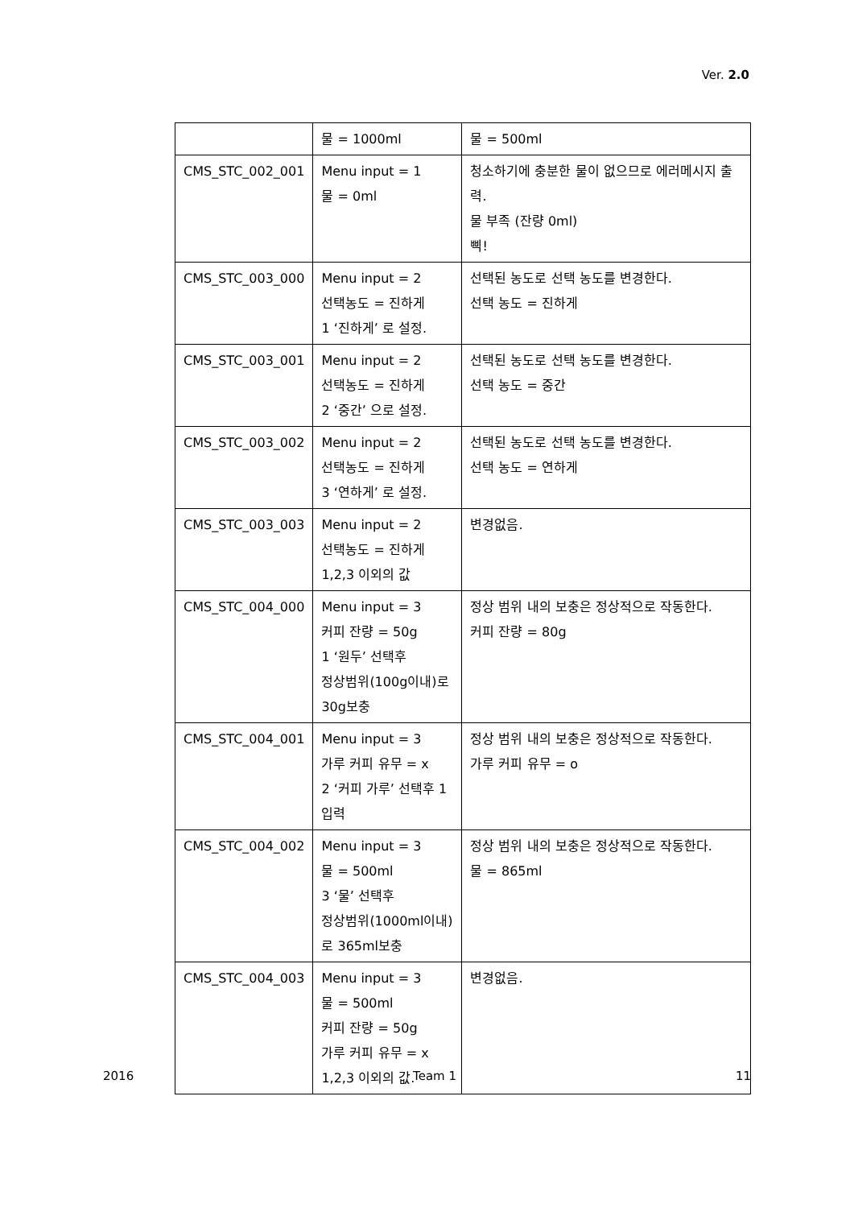Ver. 2.0
| | 물 = 1000ml | 물 = 500ml |
| CMS_STC_002_001 | Menu input = 1 물 = 0ml | 청소하기에 충분한 물이 없으므로 에러메시지 출력. 물 부족 (잔량 0ml) 삑! |
| CMS_STC_003_000 | Menu input = 2 선택농도 = 진하게 1 ‘진하게’ 로 설정. | 선택된 농도로 선택 농도를 변경한다. 선택 농도 = 진하게 |
| CMS_STC_003_001 | Menu input = 2 선택농도 = 진하게 2 ‘중간’ 으로 설정. | 선택된 농도로 선택 농도를 변경한다. 선택 농도 = 중간 |
| CMS_STC_003_002 | Menu input = 2 선택농도 = 진하게 3 ‘연하게’ 로 설정. | 선택된 농도로 선택 농도를 변경한다. 선택 농도 = 연하게 |
| CMS_STC_003_003 | Menu input = 2 선택농도 = 진하게 1,2,3 이외의 값 | 변경없음. |
| CMS_STC_004_000 | Menu input = 3 커피 잔량 = 50g 1 ‘원두’ 선택후 정상범위(100g이내)로 30g보충 | 정상 범위 내의 보충은 정상적으로 작동한다. 커피 잔량 = 80g |
| CMS_STC_004_001 | Menu input = 3 가루 커피 유무 = x 2 ‘커피 가루’ 선택후 1입력 | 정상 범위 내의 보충은 정상적으로 작동한다. 가루 커피 유무 = o |
| CMS_STC_004_002 | Menu input = 3 물 = 500ml 3 ‘물’ 선택후 정상범위(1000ml이내)로 365ml보충 | 정상 범위 내의 보충은 정상적으로 작동한다. 물 = 865ml |
| CMS_STC_004_003 | Menu input = 3 물 = 500ml 커피 잔량 = 50g 가루 커피 유무 = x 1,2,3 이외의 값. | 변경없음. |
2016 Team 1 11